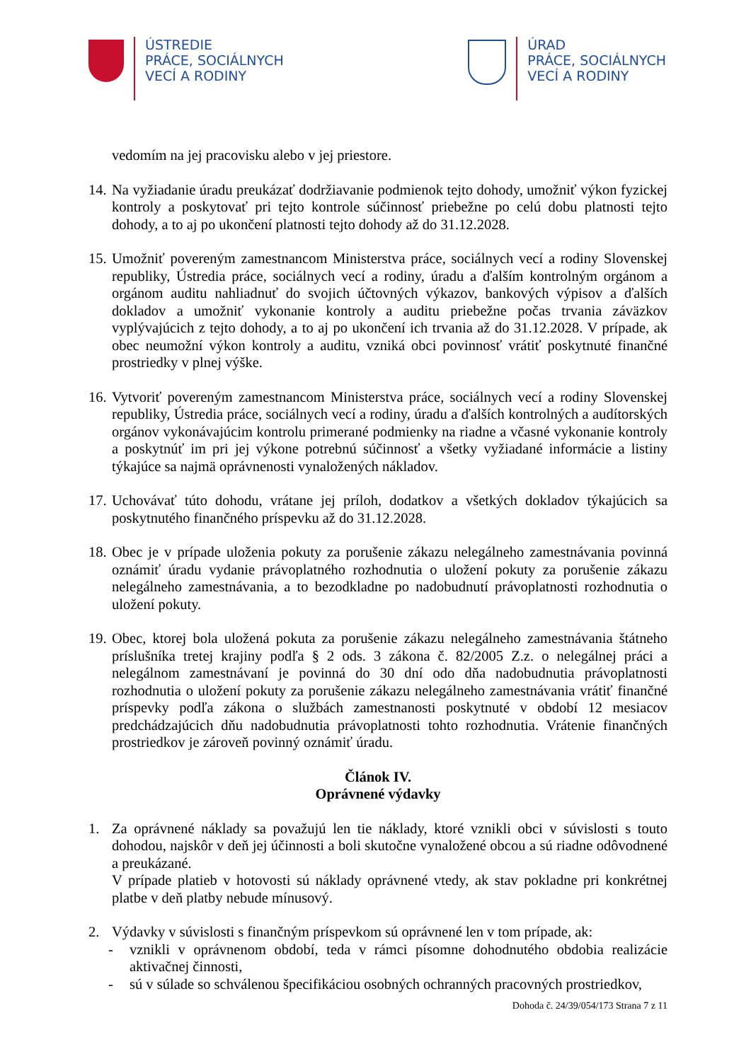ÚSTREDIE
PRÁCE, SOCIÁLNYCH
VECÍ A RODINY
ÚRAD
PRÁCE, SOCIÁLNYCH
VECÍ A RODINY
vedomím na jej pracovisku alebo v jej priestore.
14.
Na vyžiadanie úradu preukázať dodržiavanie podmienok tejto dohody, umožniť výkon fyzickej kontroly a poskytovať pri tejto kontrole súčinnosť priebežne po celú dobu platnosti tejto dohody, a to aj po ukončení platnosti tejto dohody až do 31.12.2028.
15.
Umožniť povereným zamestnancom Ministerstva práce, sociálnych vecí a rodiny Slovenskej republiky, Ústredia práce, sociálnych vecí a rodiny, úradu a ďalším kontrolným orgánom a orgánom auditu nahliadnuť do svojich účtovných výkazov, bankových výpisov a ďalších dokladov a umožniť vykonanie kontroly a auditu priebežne počas trvania záväzkov vyplývajúcich z tejto dohody, a to aj po ukončení ich trvania až do 31.12.2028. V prípade, ak obec neumožní výkon kontroly a auditu, vzniká obci povinnosť vrátiť poskytnuté finančné prostriedky v plnej výške.
16.
Vytvoriť povereným zamestnancom Ministerstva práce, sociálnych vecí a rodiny Slovenskej republiky, Ústredia práce, sociálnych vecí a rodiny, úradu a ďalších kontrolných a audítorských orgánov vykonávajúcim kontrolu primerané podmienky na riadne a včasné vykonanie kontroly a poskytnúť im pri jej výkone potrebnú súčinnosť a všetky vyžiadané informácie a listiny týkajúce sa najmä oprávnenosti vynaložených nákladov.
17.
Uchovávať túto dohodu, vrátane jej príloh, dodatkov a všetkých dokladov týkajúcich sa poskytnutého finančného príspevku až do 31.12.2028.
18.
Obec je v prípade uloženia pokuty za porušenie zákazu nelegálneho zamestnávania povinná oznámiť úradu vydanie právoplatného rozhodnutia o uložení pokuty za porušenie zákazu nelegálneho zamestnávania, a to bezodkladne po nadobudnutí právoplatnosti rozhodnutia o uložení pokuty.
19.
Obec, ktorej bola uložená pokuta za porušenie zákazu nelegálneho zamestnávania štátneho príslušníka tretej krajiny podľa § 2 ods. 3 zákona č. 82/2005 Z.z. o nelegálnej práci a nelegálnom zamestnávaní je povinná do 30 dní odo dňa nadobudnutia právoplatnosti rozhodnutia o uložení pokuty za porušenie zákazu nelegálneho zamestnávania vrátiť finančné príspevky podľa zákona o službách zamestnanosti poskytnuté v období 12 mesiacov predchádzajúcich dňu nadobudnutia právoplatnosti tohto rozhodnutia. Vrátenie finančných prostriedkov je zároveň povinný oznámiť úradu.
Článok IV.
Oprávnené výdavky
1. Za oprávnené náklady sa považujú len tie náklady, ktoré vznikli obci v súvislosti s touto dohodou, najskôr v deň jej účinnosti a boli skutočne vynaložené obcou a sú riadne odôvodnené a preukázané.
V prípade platieb v hotovosti sú náklady oprávnené vtedy, ak stav pokladne pri konkrétnej platbe v deň platby nebude mínusový.
2. Výdavky v súvislosti s finančným príspevkom sú oprávnené len v tom prípade, ak:
- vznikli v oprávnenom období, teda v rámci písomne dohodnutého obdobia realizácie aktivačnej činnosti,
- sú v súlade so schválenou špecifikáciou osobných ochranných pracovných prostriedkov,
Dohoda č. 24/39/054/173 Strana 7 z 11